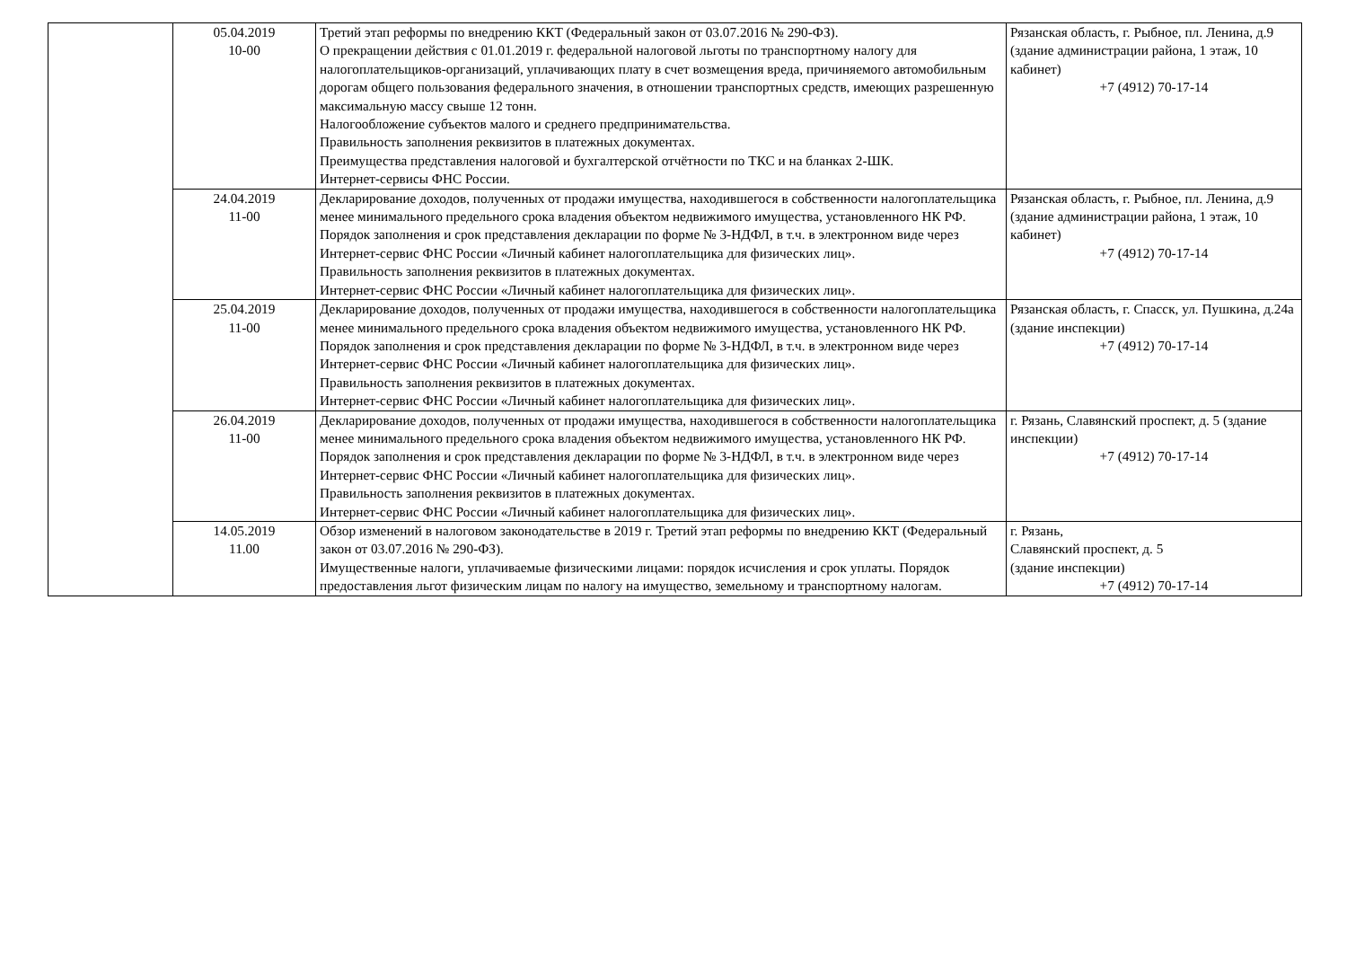| | 05.04.2019 10-00 | Третий этап реформы по внедрению ККТ (Федеральный закон от 03.07.2016 № 290-ФЗ). О прекращении действия с 01.01.2019 г. федеральной налоговой льготы по транспортному налогу для налогоплательщиков-организаций, уплачивающих плату в счет возмещения вреда, причиняемого автомобильным дорогам общего пользования федерального значения, в отношении транспортных средств, имеющих разрешенную максимальную массу свыше 12 тонн. Налогообложение субъектов малого и среднего предпринимательства. Правильность заполнения реквизитов в платежных документах. Преимущества представления налоговой и бухгалтерской отчётности по ТКС и на бланках 2-ШК. Интернет-сервисы ФНС России. | Рязанская область, г. Рыбное, пл. Ленина, д.9 (здание администрации района, 1 этаж, 10 кабинет) +7 (4912) 70-17-14 |
| | 24.04.2019 11-00 | Декларирование доходов, полученных от продажи имущества, находившегося в собственности налогоплательщика менее минимального предельного срока владения объектом недвижимого имущества, установленного НК РФ. Порядок заполнения и срок представления декларации по форме № 3-НДФЛ, в т.ч. в электронном виде через Интернет-сервис ФНС России «Личный кабинет налогоплательщика для физических лиц». Правильность заполнения реквизитов в платежных документах. Интернет-сервис ФНС России «Личный кабинет налогоплательщика для физических лиц». | Рязанская область, г. Рыбное, пл. Ленина, д.9 (здание администрации района, 1 этаж, 10 кабинет) +7 (4912) 70-17-14 |
| | 25.04.2019 11-00 | Декларирование доходов, полученных от продажи имущества, находившегося в собственности налогоплательщика менее минимального предельного срока владения объектом недвижимого имущества, установленного НК РФ. Порядок заполнения и срок представления декларации по форме № 3-НДФЛ, в т.ч. в электронном виде через Интернет-сервис ФНС России «Личный кабинет налогоплательщика для физических лиц». Правильность заполнения реквизитов в платежных документах. Интернет-сервис ФНС России «Личный кабинет налогоплательщика для физических лиц». | Рязанская область, г. Спасск, ул. Пушкина, д.24а (здание инспекции) +7 (4912) 70-17-14 |
| | 26.04.2019 11-00 | Декларирование доходов, полученных от продажи имущества, находившегося в собственности налогоплательщика менее минимального предельного срока владения объектом недвижимого имущества, установленного НК РФ. Порядок заполнения и срок представления декларации по форме № 3-НДФЛ, в т.ч. в электронном виде через Интернет-сервис ФНС России «Личный кабинет налогоплательщика для физических лиц». Правильность заполнения реквизитов в платежных документах. Интернет-сервис ФНС России «Личный кабинет налогоплательщика для физических лиц». | г. Рязань, Славянский проспект, д. 5 (здание инспекции) +7 (4912) 70-17-14 |
| | 14.05.2019 11.00 | Обзор изменений в налоговом законодательстве в 2019 г. Третий этап реформы по внедрению ККТ (Федеральный закон от 03.07.2016 № 290-ФЗ). Имущественные налоги, уплачиваемые физическими лицами: порядок исчисления и срок уплаты. Порядок предоставления льгот физическим лицам по налогу на имущество, земельному и транспортному налогам. | г. Рязань, Славянский проспект, д. 5 (здание инспекции) +7 (4912) 70-17-14 |